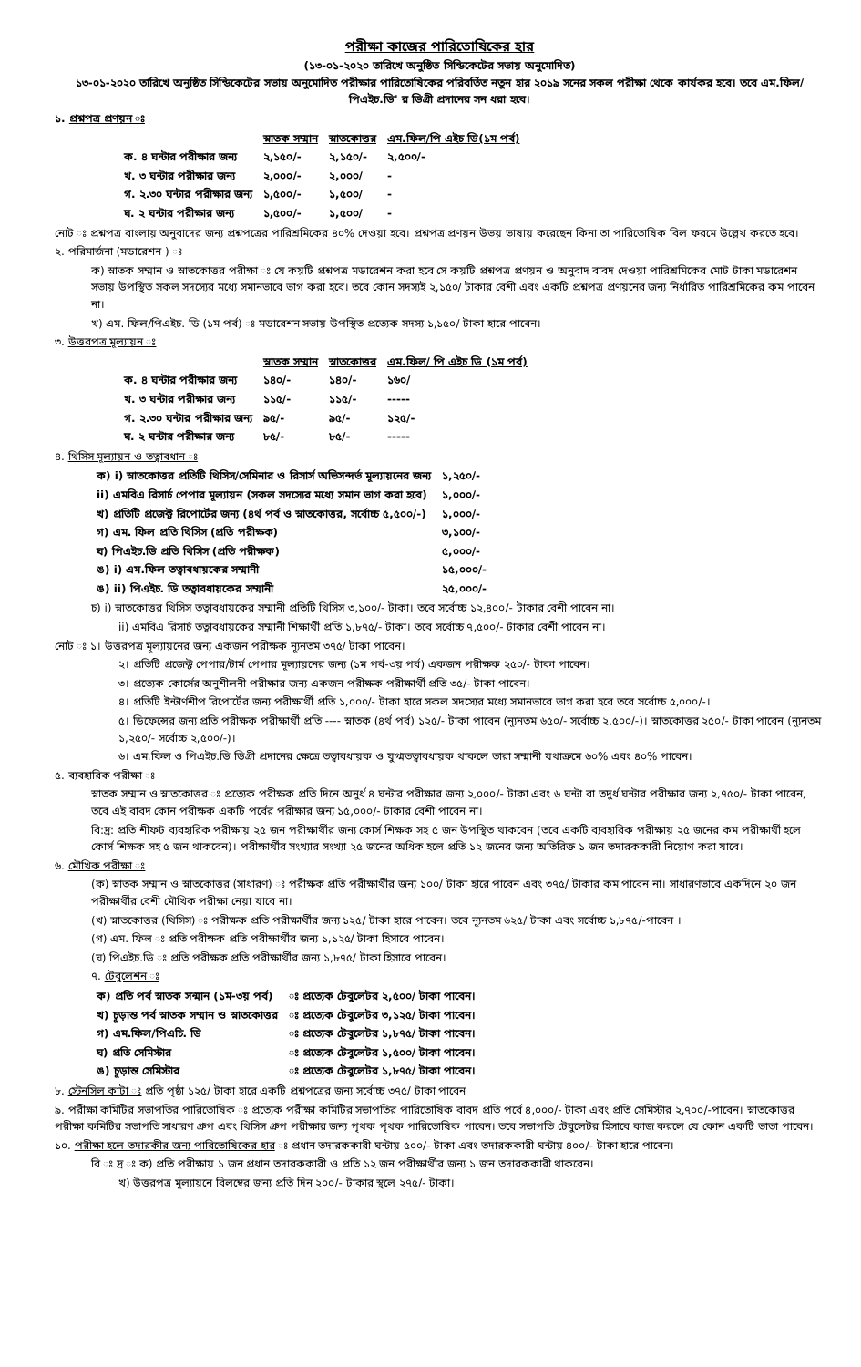পরীক্ষা কাজের পারিতোষিকের হার
(১৩-০১-২০২০ তারিখে অনুষ্ঠিত সিন্ডিকেটের সভায় অনুমোদিত)
১৩-০১-২০২০ তারিখে অনুষ্ঠিত সিন্ডিকেটের সভায় অনুমোদিত পরীক্ষার পারিতোষিকের পরিবর্তিত নতুন হার ২০১৯ সনের সকল পরীক্ষা থেকে কার্যকর হবে। তবে এম.ফিল/পিএইচ.ডি' র ডিগ্রী প্রদানের সন ধরা হবে।
১. প্রশ্নপত্র প্রণয়ন ঃ
| | স্নাতক সম্মান | স্নাতকোত্তর | এম.ফিল/পি এইচ ডি(১ম পর্ব) |
| ক. ৪ ঘন্টার পরীক্ষার জন্য | ২,১৫০/- | ২,১৫০/- | ২,৫০০/- |
| খ. ৩ ঘন্টার পরীক্ষার জন্য | ২,০০০/- | ২,০০০/ | - |
| গ. ২.৩০ ঘন্টার পরীক্ষার জন্য | ১,৫০০/- | ১,৫০০/ | - |
| ঘ. ২ ঘন্টার পরীক্ষার জন্য | ১,৫০০/- | ১,৫০০/ | - |
নোট ঃ প্রশ্নপত্র বাংলায় অনুবাদের জন্য প্রশ্নপত্রের পারিশ্রমিকের ৪০% দেওয়া হবে। প্রশ্নপত্র প্রণয়ন উভয় ভাষায় করেছেন কিনা তা পারিতোষিক বিল ফরমে উল্লেখ করতে হবে।
২. পরিমার্জনা (মডারেশন ) ঃ
ক) স্নাতক সম্মান ও স্নাতকোত্তর পরীক্ষা ঃ যে কয়টি প্রশ্নপত্র মডারেশন করা হবে সে কয়টি প্রশ্নপত্র প্রণয়ন ও অনুবাদ বাবদ দেওয়া পারিশ্রমিকের মোট টাকা মডারেশন সভায় উপস্থিত সকল সদস্যের মধ্যে সমানভাবে ভাগ করা হবে। তবে কোন সদস্যই ২,১৫০/ টাকার বেশী এবং একটি প্রশ্নপত্র প্রণয়নের জন্য নির্ধারিত পারিশ্রমিকের কম পাবেন না।
খ) এম. ফিল/পিএইচ. ডি (১ম পর্ব) ঃ মডারেশন সভায় উপস্থিত প্রত্যেক সদস্য ১,১৫০/ টাকা হারে পাবেন।
৩. উত্তরপত্র মূল্যায়ন ঃ
| | স্নাতক সম্মান | স্নাতকোত্তর | এম.ফিল/ পি এইচ ডি (১ম পর্ব) |
| ক. ৪ ঘন্টার পরীক্ষার জন্য | ১৪০/- | ১৪০/- | ১৬০/ |
| খ. ৩ ঘন্টার পরীক্ষার জন্য | ১১৫/- | ১১৫/- | ----- |
| গ. ২.৩০ ঘন্টার পরীক্ষার জন্য | ৯৫/- | ৯৫/- | ১২৫/- |
| ঘ. ২ ঘন্টার পরীক্ষার জন্য | ৮৫/- | ৮৫/- | ----- |
৪. থিসিস মূল্যায়ন ও তত্বাবধান ঃ
| ক) i) স্নাতকোত্তর প্রতিটি থিসিস/সেমিনার ও রিসার্স অভিসন্দর্ভ মূল্যায়নের জন্য | ১,২৫০/- |
| ii) এমবিএ রিসার্চ পেপার মূল্যায়ন (সকল সদস্যের মধ্যে সমান ভাগ করা হবে) | ১,০০০/- |
| খ) প্রতিটি প্রজেক্ট রিপোর্টের জন্য (৪র্থ পর্ব ও স্নাতকোত্তর, সর্বোচ্চ ৫,৫০০/-) | ১,০০০/- |
| গ) এম. ফিল প্রতি থিসিস (প্রতি পরীক্ষক) | ৩,১০০/- |
| ঘ) পিএইচ.ডি প্রতি থিসিস (প্রতি পরীক্ষক) | ৫,০০০/- |
| ঙ) i) এম.ফিল তত্বাবধায়কের সম্মানী | ১৫,০০০/- |
| ঙ) ii) পিএইচ. ডি তত্বাবধায়কের সম্মানী | ২৫,০০০/- |
চ) i) স্নাতকোত্তর থিসিস তত্বাবধায়কের সম্মানী প্রতিটি থিসিস ৩,১০০/- টাকা। তবে সর্বোচ্চ ১২,৪০০/- টাকার বেশী পাবেন না।
ii) এমবিএ রিসার্চ তত্বাবধায়কের সম্মানী শিক্ষার্থী প্রতি ১,৮৭৫/- টাকা। তবে সর্বোচ্চ ৭,৫০০/- টাকার বেশী পাবেন না।
নোট ঃ ১। উত্তরপত্র মূল্যায়নের জন্য একজন পরীক্ষক ন্যূনতম ৩৭৫/ টাকা পাবেন।
২। প্রতিটি প্রজেক্ট পেপার/টার্ম পেপার মূল্যায়নের জন্য (১ম পর্ব-৩য় পর্ব) একজন পরীক্ষক ২৫০/- টাকা পাবেন।
৩। প্রত্যেক কোর্সের অনুশীলনী পরীক্ষার জন্য একজন পরীক্ষক পরীক্ষার্থী প্রতি ৩৫/- টাকা পাবেন।
৪। প্রতিটি ইন্টার্ণশীপ রিপোর্টের জন্য পরীক্ষার্থী প্রতি ১,০০০/- টাকা হারে সকল সদস্যের মধ্যে সমানভাবে ভাগ করা হবে তবে সর্বোচ্চ ৫,০০০/-।
৫। ডিফেন্সের জন্য প্রতি পরীক্ষক পরীক্ষার্থী প্রতি ---- স্নাতক (৪র্থ পর্ব) ১২৫/- টাকা পাবেন (ন্যূনতম ৬৫০/- সর্বোচ্চ ২,৫০০/-)। স্নাতকোত্তর ২৫০/- টাকা পাবেন (ন্যূনতম ১,২৫০/- সর্বোচ্চ ২,৫০০/-)।
৬। এম.ফিল ও পিএইচ.ডি ডিগ্রী প্রদানের ক্ষেত্রে তত্বাবধায়ক ও যুগ্মতত্বাবধায়ক থাকলে তারা সম্মানী যথাক্রমে ৬০% এবং ৪০% পাবেন।
৫. ব্যবহারিক পরীক্ষা ঃ
স্নাতক সম্মান ও স্নাতকোত্তর ঃ প্রত্যেক পরীক্ষক প্রতি দিনে অনুর্ধ ৪ ঘন্টার পরীক্ষার জন্য ২,০০০/- টাকা এবং ৬ ঘন্টা বা তদুর্ধ ঘন্টার পরীক্ষার জন্য ২,৭৫০/- টাকা পাবেন, তবে এই বাবদ কোন পরীক্ষক একটি পর্বের পরীক্ষার জন্য ১৫,০০০/- টাকার বেশী পাবেন না।
বি:দ্র: প্রতি শীফট ব্যবহারিক পরীক্ষায় ২৫ জন পরীক্ষার্থীর জন্য কোর্স শিক্ষক সহ ৫ জন উপস্থিত থাকবেন (তবে একটি ব্যবহারিক পরীক্ষায় ২৫ জনের কম পরীক্ষার্থী হলে কোর্স শিক্ষক সহ ৫ জন থাকবেন)। পরীক্ষার্থীর সংখ্যার সংখ্যা ২৫ জনের অধিক হলে প্রতি ১২ জনের জন্য অতিরিক্ত ১ জন তদারককারী নিয়োগ করা যাবে।
৬. মৌখিক পরীক্ষা ঃ
(ক) স্নাতক সম্মান ও স্নাতকোত্তর (সাধারণ) ঃ পরীক্ষক প্রতি পরীক্ষার্থীর জন্য ১০০/ টাকা হারে পাবেন এবং ৩৭৫/ টাকার কম পাবেন না। সাধারণভাবে একদিনে ২০ জন পরীক্ষার্থীর বেশী মৌখিক পরীক্ষা নেয়া যাবে না।
(খ) স্নাতকোত্তর (থিসিস) ঃ পরীক্ষক প্রতি পরীক্ষার্থীর জন্য ১২৫/ টাকা হারে পাবেন। তবে ন্যূনতম ৬২৫/ টাকা এবং সর্বোচ্চ ১,৮৭৫/-পাবেন ।
(গ) এম. ফিল ঃ প্রতি পরীক্ষক প্রতি পরীক্ষার্থীর জন্য ১,১২৫/ টাকা হিসাবে পাবেন।
(ঘ) পিএইচ.ডি ঃ প্রতি পরীক্ষক প্রতি পরীক্ষার্থীর জন্য ১,৮৭৫/ টাকা হিসাবে পাবেন।
৭. টেবুলেশন ঃ
| ক) প্রতি পর্ব স্নাতক সন্মান (১ম-৩য় পর্ব) | ঃ প্রত্যেক টেবুলেটর ২,৫০০/ টাকা পাবেন। |
| খ) চূড়ান্ত পর্ব স্নাতক সম্মান ও স্নাতকোত্তর | ঃ প্রত্যেক টেবুলেটর ৩,১২৫/ টাকা পাবেন। |
| গ) এম.ফিল/পিএচি. ডি | ঃ প্রত্যেক টেবুলেটর ১,৮৭৫/ টাকা পাবেন। |
| ঘ) প্রতি সেমিস্টার | ঃ প্রত্যেক টেবুলেটর ১,৫০০/ টাকা পাবেন। |
| ঙ) চূড়ান্ত সেমিস্টার | ঃ প্রত্যেক টেবুলেটর ১,৮৭৫/ টাকা পাবেন। |
৮. স্টেনসিল কাটা ঃ প্রতি পৃষ্ঠা ১২৫/ টাকা হারে একটি প্রশ্নপত্রের জন্য সর্বোচ্চ ৩৭৫/ টাকা পাবেন
৯. পরীক্ষা কমিটির সভাপতির পারিতোষিক ঃ প্রত্যেক পরীক্ষা কমিটির সভাপতির পারিতোষিক বাবদ প্রতি পর্বে ৪,০০০/- টাকা এবং প্রতি সেমিস্টার ২,৭০০/-পাবেন। স্নাতকোত্তর পরীক্ষা কমিটির সভাপতি সাধারণ গ্রুপ এবং থিসিস গ্রুপ পরীক্ষার জন্য পৃথক পৃথক পারিতোষিক পাবেন। তবে সভাপতি টেবুলেটর হিসাবে কাজ করলে যে কোন একটি ভাতা পাবেন।
১০. পরীক্ষা হলে তদারকীর জন্য পারিতোষিকের হার ঃ প্রধান তদারককারী ঘন্টায় ৫০০/- টাকা এবং তদারককারী ঘন্টায় ৪০০/- টাকা হারে পাবেন।
বি ঃ দ্র ঃ ক) প্রতি পরীক্ষায় ১ জন প্রধান তদারককারী ও প্রতি ১২ জন পরীক্ষার্থীর জন্য ১ জন তদারককারী থাকবেন।
খ) উত্তরপত্র মূল্যায়নে বিলম্বের জন্য প্রতি দিন ২০০/- টাকার স্থলে ২৭৫/- টাকা।